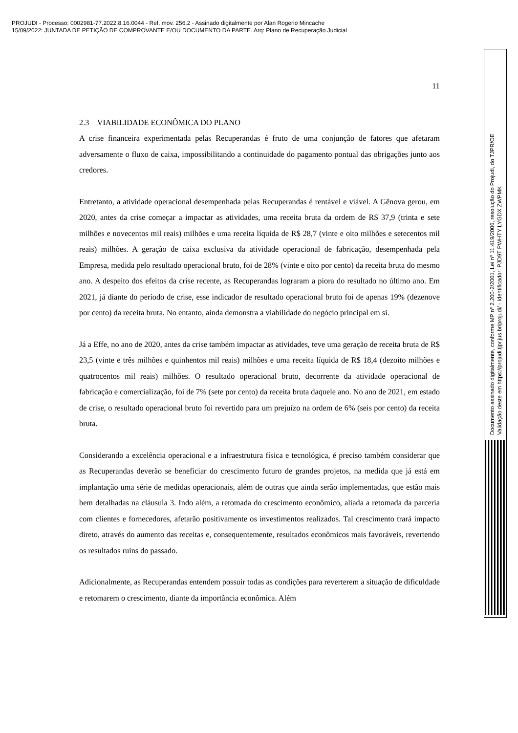PROJUDI - Processo: 0002981-77.2022.8.16.0044 - Ref. mov. 256.2 - Assinado digitalmente por Alan Rogerio Mincache
15/09/2022: JUNTADA DE PETIÇÃO DE COMPROVANTE E/OU DOCUMENTO DA PARTE. Arq: Plano de Recuperação Judicial
11
2.3 VIABILIDADE ECONÔMICA DO PLANO
A crise financeira experimentada pelas Recuperandas é fruto de uma conjunção de fatores que afetaram adversamente o fluxo de caixa, impossibilitando a continuidade do pagamento pontual das obrigações junto aos credores.
Entretanto, a atividade operacional desempenhada pelas Recuperandas é rentável e viável. A Gênova gerou, em 2020, antes da crise começar a impactar as atividades, uma receita bruta da ordem de R$ 37,9 (trinta e sete milhões e novecentos mil reais) milhões e uma receita líquida de R$ 28,7 (vinte e oito milhões e setecentos mil reais) milhões. A geração de caixa exclusiva da atividade operacional de fabricação, desempenhada pela Empresa, medida pelo resultado operacional bruto, foi de 28% (vinte e oito por cento) da receita bruta do mesmo ano. A despeito dos efeitos da crise recente, as Recuperandas lograram a piora do resultado no último ano. Em 2021, já diante do período de crise, esse indicador de resultado operacional bruto foi de apenas 19% (dezenove por cento) da receita bruta. No entanto, ainda demonstra a viabilidade do negócio principal em si.
Já a Effe, no ano de 2020, antes da crise também impactar as atividades, teve uma geração de receita bruta de R$ 23,5 (vinte e três milhões e quinhentos mil reais) milhões e uma receita líquida de R$ 18,4 (dezoito milhões e quatrocentos mil reais) milhões. O resultado operacional bruto, decorrente da atividade operacional de fabricação e comercialização, foi de 7% (sete por cento) da receita bruta daquele ano. No ano de 2021, em estado de crise, o resultado operacional bruto foi revertido para um prejuízo na ordem de 6% (seis por cento) da receita bruta.
Considerando a excelência operacional e a infraestrutura física e tecnológica, é preciso também considerar que as Recuperandas deverão se beneficiar do crescimento futuro de grandes projetos, na medida que já está em implantação uma série de medidas operacionais, além de outras que ainda serão implementadas, que estão mais bem detalhadas na cláusula 3. Indo além, a retomada do crescimento econômico, aliada a retomada da parceria com clientes e fornecedores, afetarão positivamente os investimentos realizados. Tal crescimento trará impacto direto, através do aumento das receitas e, consequentemente, resultados econômicos mais favoráveis, revertendo os resultados ruins do passado.
Adicionalmente, as Recuperandas entendem possuir todas as condições para reverterem a situação de dificuldade e retomarem o crescimento, diante da importância econômica. Além
Documento assinado digitalmente, conforme MP nº 2.200-2/2001, Lei nº 11.419/2006, resolução do Projudi, do TJPR/OE
Validação deste em https://projudi.tjpr.jus.br/projudi/ - Identificador: PJD9T PWHTY LYGDX ZWPMK